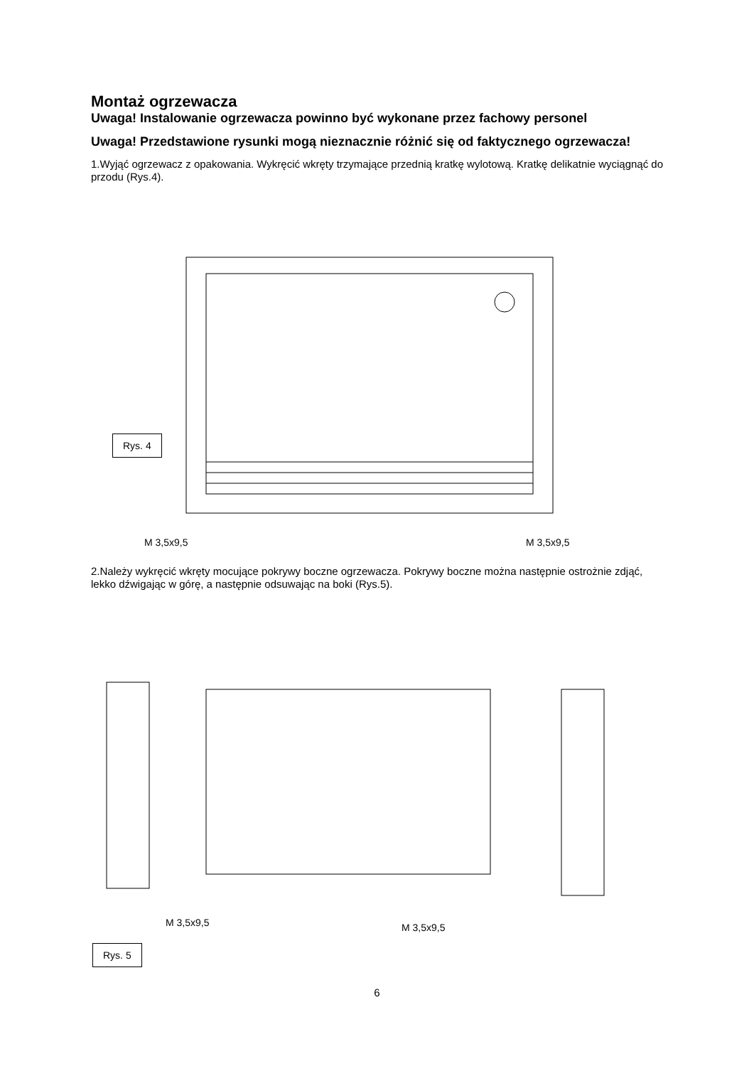Montaż ogrzewacza
Uwaga! Instalowanie ogrzewacza powinno być wykonane przez fachowy personel
Uwaga! Przedstawione rysunki mogą nieznacznie różnić się od faktycznego ogrzewacza!
1.Wyjąć ogrzewacz z opakowania. Wykręcić wkręty trzymające przednią kratkę wylotową. Kratkę delikatnie wyciągnąć do przodu (Rys.4).
Rys. 4
M 3,5x9,5 M 3,5x9,5
2.Należy wykręcić wkręty mocujące pokrywy boczne ogrzewacza. Pokrywy boczne można następnie ostrożnie zdjąć, lekko dźwigając w górę, a następnie odsuwając na boki (Rys.5).
M 3,5x9,5 M 3,5x9,5
Rys. 5
6